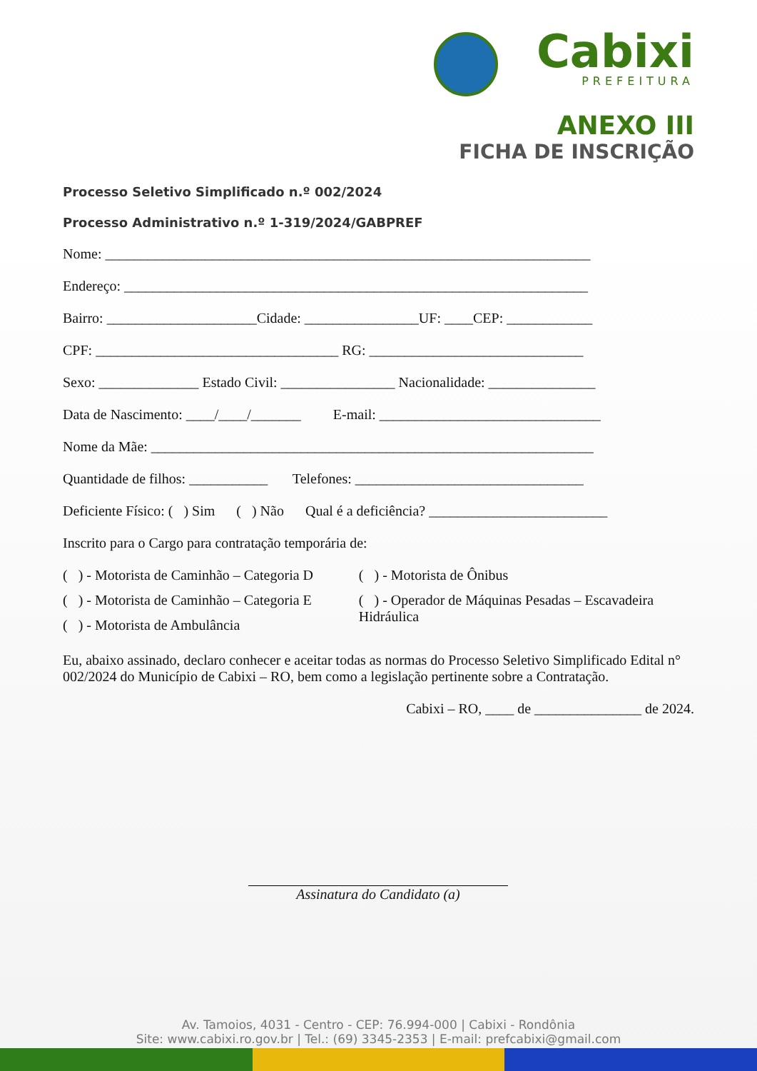Cabixi
PREFEITURA
ANEXO III
FICHA DE INSCRIÇÃO
Processo Seletivo Simplificado n.º 002/2024
Processo Administrativo n.º 1-319/2024/GABPREF
Nome: ____________________________________________________________________
Endereço: _________________________________________________________________
Bairro: _____________________Cidade: ________________UF: ____CEP: ____________
CPF: __________________________________ RG: ______________________________
Sexo: ______________ Estado Civil: ________________ Nacionalidade: _______________
Data de Nascimento: ____/____/_______ E-mail: _______________________________
Nome da Mãe: ______________________________________________________________
Quantidade de filhos: ___________ Telefones: ________________________________
Deficiente Físico: ( ) Sim ( ) Não Qual é a deficiência? _________________________
Inscrito para o Cargo para contratação temporária de:
( ) - Motorista de Caminhão – Categoria D
( ) - Motorista de Caminhão – Categoria E
( ) - Motorista de Ambulância
( ) - Motorista de Ônibus
( ) - Operador de Máquinas Pesadas – Escavadeira Hidráulica
Eu, abaixo assinado, declaro conhecer e aceitar todas as normas do Processo Seletivo Simplificado Edital n° 002/2024 do Município de Cabixi – RO, bem como a legislação pertinente sobre a Contratação.
Cabixi – RO, ____ de _______________ de 2024.
Assinatura do Candidato (a)
Av. Tamoios, 4031 - Centro - CEP: 76.994-000 | Cabixi - Rondônia
Site: www.cabixi.ro.gov.br | Tel.: (69) 3345-2353 | E-mail: prefcabixi@gmail.com